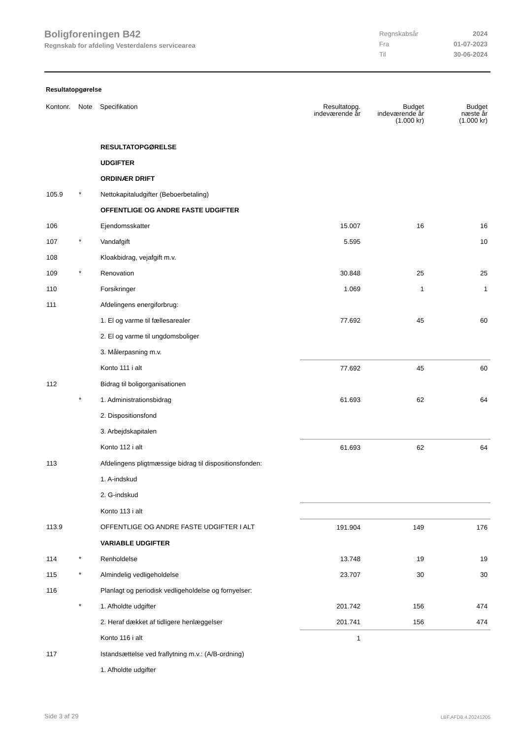Boligforeningen B42
Regnskab for afdeling Vesterdalens servicearea
| Regnskabsår | 2024 |
| Fra | 01-07-2023 |
| Til | 30-06-2024 |
Resultatopgørelse
| Kontonr. | Note | Specifikation | Resultatopg. indeværende år | Budget indeværende år (1.000 kr) | Budget næste år (1.000 kr) |
| --- | --- | --- | --- | --- | --- |
| | | RESULTATOPGØRELSE | | | |
| | | UDGIFTER | | | |
| | | ORDINÆR DRIFT | | | |
| 105.9 | * | Nettokapitaludgifter (Beboerbetaling) | | | |
| | | OFFENTLIGE OG ANDRE FASTE UDGIFTER | | | |
| 106 | | Ejendomsskatter | 15.007 | 16 | 16 |
| 107 | * | Vandafgift | 5.595 | | 10 |
| 108 | | Kloakbidrag, vejafgift m.v. | | | |
| 109 | * | Renovation | 30.848 | 25 | 25 |
| 110 | | Forsikringer | 1.069 | 1 | 1 |
| 111 | | Afdelingens energiforbrug: | | | |
| | | 1. El og varme til fællesarealer | 77.692 | 45 | 60 |
| | | 2. El og varme til ungdomsboliger | | | |
| | | 3. Målerpasning m.v. | | | |
| | | Konto 111 i alt | 77.692 | 45 | 60 |
| 112 | | Bidrag til boligorganisationen | | | |
| | * | 1. Administrationsbidrag | 61.693 | 62 | 64 |
| | | 2. Dispositionsfond | | | |
| | | 3. Arbejdskapitalen | | | |
| | | Konto 112 i alt | 61.693 | 62 | 64 |
| 113 | | Afdelingens pligtmæssige bidrag til dispositionsfonden: | | | |
| | | 1. A-indskud | | | |
| | | 2. G-indskud | | | |
| | | Konto 113 i alt | | | |
| 113.9 | | OFFENTLIGE OG ANDRE FASTE UDGIFTER I ALT | 191.904 | 149 | 176 |
| | | VARIABLE UDGIFTER | | | |
| 114 | * | Renholdelse | 13.748 | 19 | 19 |
| 115 | * | Almindelig vedligeholdelse | 23.707 | 30 | 30 |
| 116 | | Planlagt og periodisk vedligeholdelse og fornyelser: | | | |
| | * | 1. Afholdte udgifter | 201.742 | 156 | 474 |
| | | 2. Heraf dækket af tidligere henlæggelser | 201.741 | 156 | 474 |
| | | Konto 116 i alt | 1 | | |
| 117 | | Istandsættelse ved fraflytning m.v.: (A/B-ordning) | | | |
| | | 1. Afholdte udgifter | | | |
Side 3 af 29 LBF.AFD8.4.20241205